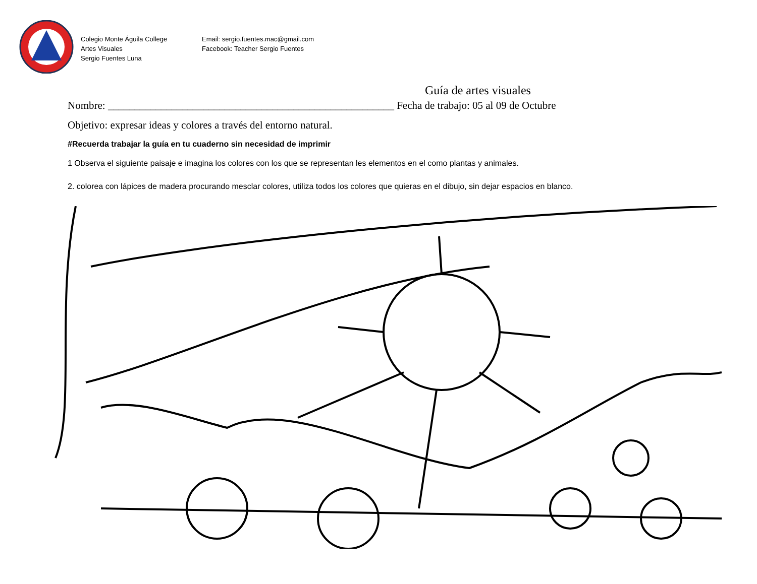Colegio Monte Águila College
Artes Visuales
Sergio Fuentes Luna
Email: sergio.fuentes.mac@gmail.com
Facebook: Teacher Sergio Fuentes
Guía de artes visuales
Nombre: ______________________________________________________ Fecha de trabajo: 05 al 09 de Octubre
Objetivo: expresar ideas y colores a través del entorno natural.
#Recuerda trabajar la guía en tu cuaderno sin necesidad de imprimir
1 Observa el siguiente paisaje e imagina los colores con los que se representan les elementos en el como plantas y animales.
2. colorea con lápices de madera procurando mesclar colores, utiliza todos los colores que quieras en el dibujo, sin dejar espacios en blanco.